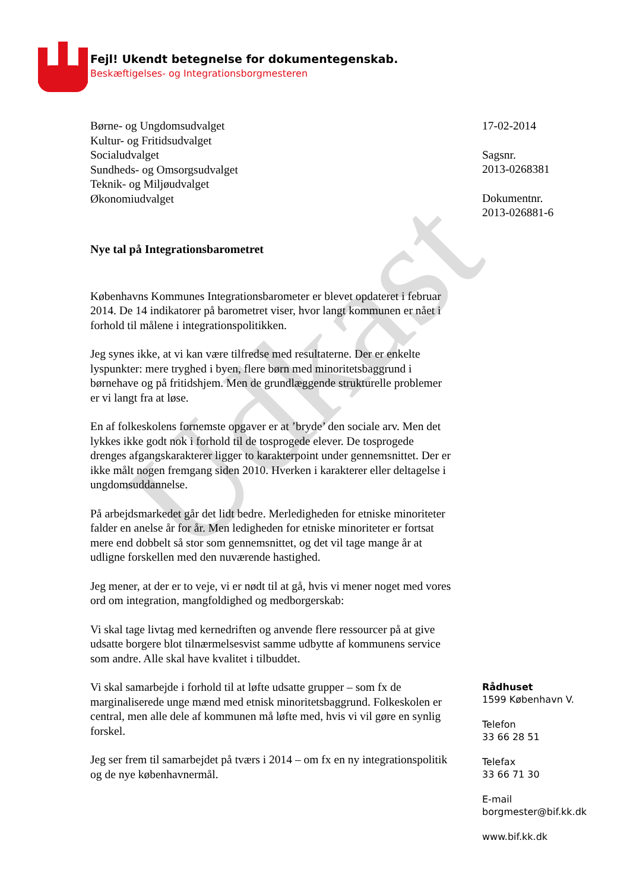Fejl! Ukendt betegnelse for dokumentegenskab.
Beskæftigelses- og Integrationsborgmesteren
Udkast
Børne- og Ungdomsudvalget
Kultur- og Fritidsudvalget
Socialudvalget
Sundheds- og Omsorgsudvalget
Teknik- og Miljøudvalget
Økonomiudvalget
Nye tal på Integrationsbarometret
Københavns Kommunes Integrationsbarometer er blevet opdateret i februar 2014. De 14 indikatorer på barometret viser, hvor langt kommunen er nået i forhold til målene i integrationspolitikken.
Jeg synes ikke, at vi kan være tilfredse med resultaterne. Der er enkelte lyspunkter: mere tryghed i byen, flere børn med minoritetsbaggrund i børnehave og på fritidshjem. Men de grundlæggende strukturelle problemer er vi langt fra at løse.
En af folkeskolens fornemste opgaver er at ’bryde’ den sociale arv. Men det lykkes ikke godt nok i forhold til de tosprogede elever. De tosprogede drenges afgangskarakterer ligger to karakterpoint under gennemsnittet. Der er ikke målt nogen fremgang siden 2010. Hverken i karakterer eller deltagelse i ungdomsuddannelse.
På arbejdsmarkedet går det lidt bedre. Merledigheden for etniske minoriteter falder en anelse år for år. Men ledigheden for etniske minoriteter er fortsat mere end dobbelt så stor som gennemsnittet, og det vil tage mange år at udligne forskellen med den nuværende hastighed.
Jeg mener, at der er to veje, vi er nødt til at gå, hvis vi mener noget med vores ord om integration, mangfoldighed og medborgerskab:
Vi skal tage livtag med kernedriften og anvende flere ressourcer på at give udsatte borgere blot tilnærmelsesvist samme udbytte af kommunens service som andre. Alle skal have kvalitet i tilbuddet.
Vi skal samarbejde i forhold til at løfte udsatte grupper – som fx de marginaliserede unge mænd med etnisk minoritetsbaggrund. Folkeskolen er central, men alle dele af kommunen må løfte med, hvis vi vil gøre en synlig forskel.
Jeg ser frem til samarbejdet på tværs i 2014 – om fx en ny integrationspolitik og de nye københavnermål.
17-02-2014
Sagsnr.
2013-0268381
Dokumentnr.
2013-026881-6
Rådhuset
1599 København V.
Telefon
33 66 28 51
Telefax
33 66 71 30
E-mail
borgmester@bif.kk.dk
www.bif.kk.dk